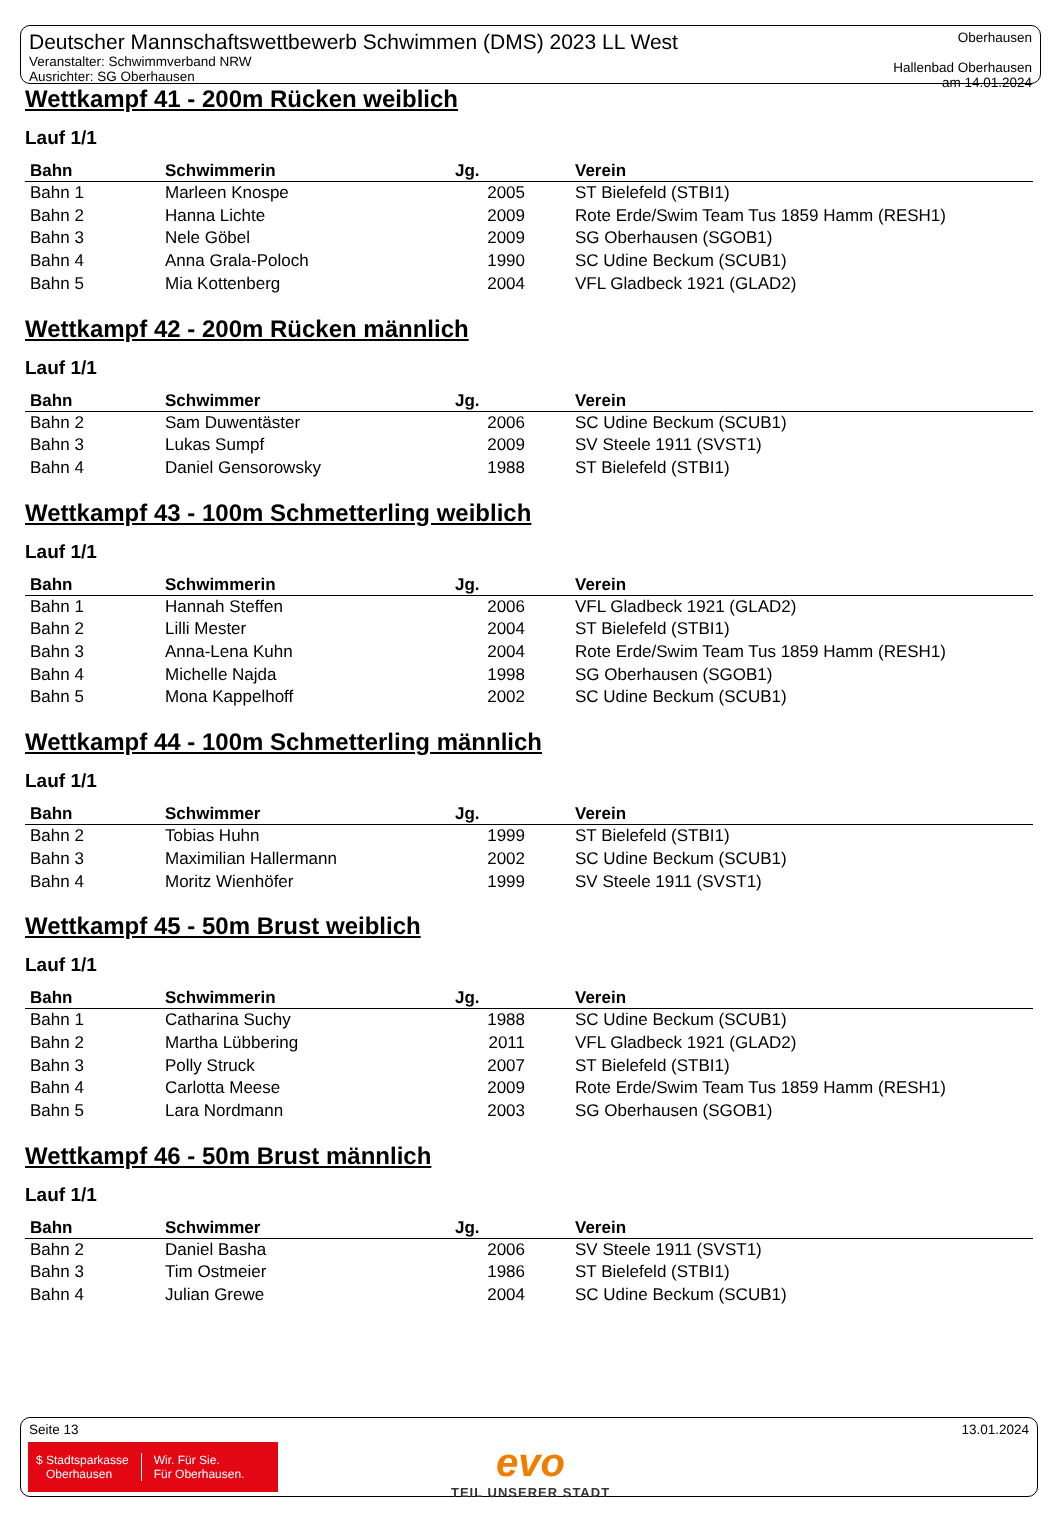Deutscher Mannschaftswettbewerb Schwimmen (DMS) 2023 LL West
Veranstalter: Schwimmverband NRW
Ausrichter: SG Oberhausen
Oberhausen
Hallenbad Oberhausen
am 14.01.2024
Wettkampf 41 - 200m Rücken weiblich
Lauf 1/1
| Bahn | Schwimmerin | Jg. | Verein |
| --- | --- | --- | --- |
| Bahn 1 | Marleen Knospe | 2005 | ST Bielefeld (STBI1) |
| Bahn 2 | Hanna Lichte | 2009 | Rote Erde/Swim Team Tus 1859 Hamm (RESH1) |
| Bahn 3 | Nele Göbel | 2009 | SG Oberhausen (SGOB1) |
| Bahn 4 | Anna Grala-Poloch | 1990 | SC Udine Beckum (SCUB1) |
| Bahn 5 | Mia Kottenberg | 2004 | VFL Gladbeck 1921 (GLAD2) |
Wettkampf 42 - 200m Rücken männlich
Lauf 1/1
| Bahn | Schwimmer | Jg. | Verein |
| --- | --- | --- | --- |
| Bahn 2 | Sam Duwentäster | 2006 | SC Udine Beckum (SCUB1) |
| Bahn 3 | Lukas Sumpf | 2009 | SV Steele 1911 (SVST1) |
| Bahn 4 | Daniel Gensorowsky | 1988 | ST Bielefeld (STBI1) |
Wettkampf 43 - 100m Schmetterling weiblich
Lauf 1/1
| Bahn | Schwimmerin | Jg. | Verein |
| --- | --- | --- | --- |
| Bahn 1 | Hannah Steffen | 2006 | VFL Gladbeck 1921 (GLAD2) |
| Bahn 2 | Lilli Mester | 2004 | ST Bielefeld (STBI1) |
| Bahn 3 | Anna-Lena Kuhn | 2004 | Rote Erde/Swim Team Tus 1859 Hamm (RESH1) |
| Bahn 4 | Michelle Najda | 1998 | SG Oberhausen (SGOB1) |
| Bahn 5 | Mona Kappelhoff | 2002 | SC Udine Beckum (SCUB1) |
Wettkampf 44 - 100m Schmetterling männlich
Lauf 1/1
| Bahn | Schwimmer | Jg. | Verein |
| --- | --- | --- | --- |
| Bahn 2 | Tobias Huhn | 1999 | ST Bielefeld (STBI1) |
| Bahn 3 | Maximilian Hallermann | 2002 | SC Udine Beckum (SCUB1) |
| Bahn 4 | Moritz Wienhöfer | 1999 | SV Steele 1911 (SVST1) |
Wettkampf 45 - 50m Brust weiblich
Lauf 1/1
| Bahn | Schwimmerin | Jg. | Verein |
| --- | --- | --- | --- |
| Bahn 1 | Catharina Suchy | 1988 | SC Udine Beckum (SCUB1) |
| Bahn 2 | Martha Lübbering | 2011 | VFL Gladbeck 1921 (GLAD2) |
| Bahn 3 | Polly Struck | 2007 | ST Bielefeld (STBI1) |
| Bahn 4 | Carlotta Meese | 2009 | Rote Erde/Swim Team Tus 1859 Hamm (RESH1) |
| Bahn 5 | Lara Nordmann | 2003 | SG Oberhausen (SGOB1) |
Wettkampf 46 - 50m Brust männlich
Lauf 1/1
| Bahn | Schwimmer | Jg. | Verein |
| --- | --- | --- | --- |
| Bahn 2 | Daniel Basha | 2006 | SV Steele 1911 (SVST1) |
| Bahn 3 | Tim Ostmeier | 1986 | ST Bielefeld (STBI1) |
| Bahn 4 | Julian Grewe | 2004 | SC Udine Beckum (SCUB1) |
Seite 13 13.01.2024
$ Stadtsparkasse
Oberhausen
Wir. Für Sie.
Für Oberhausen.
evo
TEIL UNSERER STADT